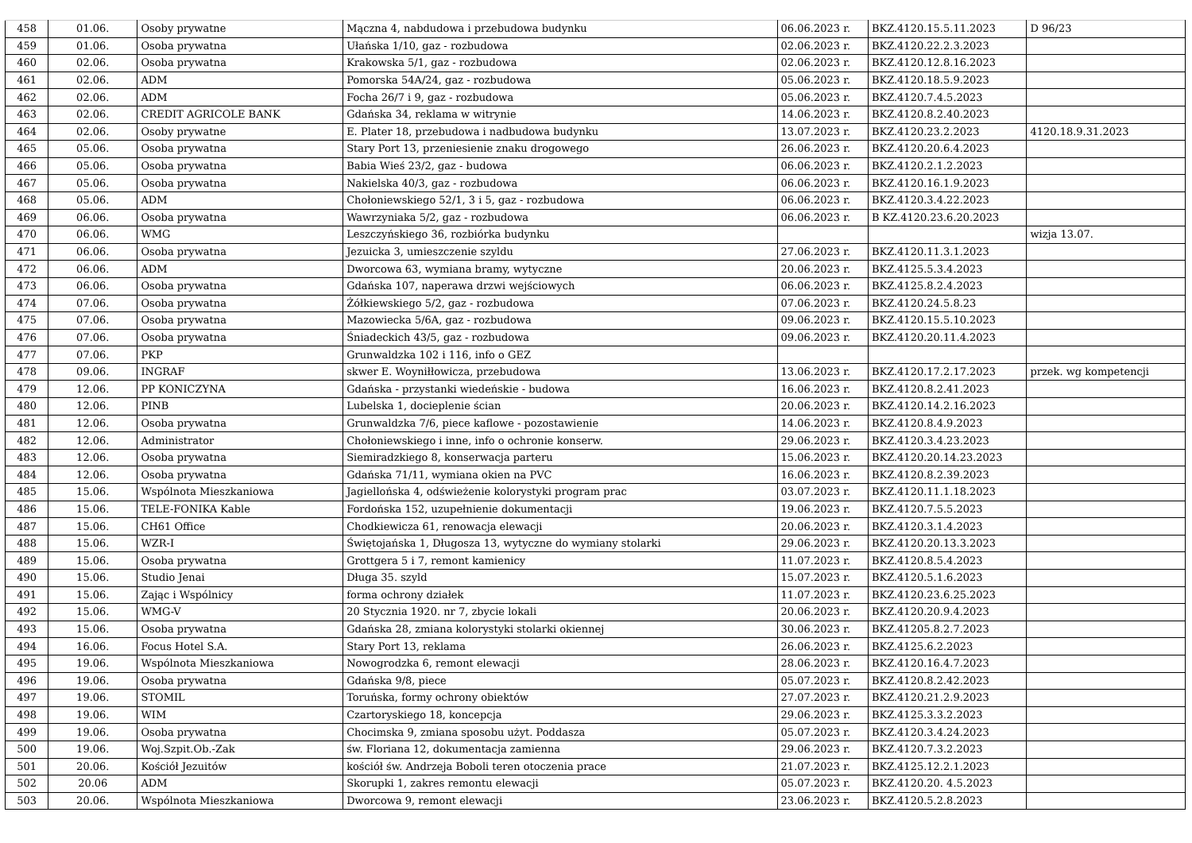| 458 | 01.06. | Osoby prywatne | Mączna 4, nabdudowa i przebudowa budynku | 06.06.2023 r. | BKZ.4120.15.5.11.2023 | D 96/23 |
| 459 | 01.06. | Osoba prywatna | Ułańska 1/10, gaz - rozbudowa | 02.06.2023 r. | BKZ.4120.22.2.3.2023 | |
| 460 | 02.06. | Osoba prywatna | Krakowska 5/1, gaz - rozbudowa | 02.06.2023 r. | BKZ.4120.12.8.16.2023 | |
| 461 | 02.06. | ADM | Pomorska 54A/24, gaz - rozbudowa | 05.06.2023 r. | BKZ.4120.18.5.9.2023 | |
| 462 | 02.06. | ADM | Focha 26/7 i 9, gaz - rozbudowa | 05.06.2023 r. | BKZ.4120.7.4.5.2023 | |
| 463 | 02.06. | CREDIT AGRICOLE BANK | Gdańska 34, reklama w witrynie | 14.06.2023 r. | BKZ.4120.8.2.40.2023 | |
| 464 | 02.06. | Osoby prywatne | E. Plater 18, przebudowa i nadbudowa budynku | 13.07.2023 r. | BKZ.4120.23.2.2023 | 4120.18.9.31.2023 |
| 465 | 05.06. | Osoba prywatna | Stary Port 13, przeniesienie znaku drogowego | 26.06.2023 r. | BKZ.4120.20.6.4.2023 | |
| 466 | 05.06. | Osoba prywatna | Babia Wieś 23/2, gaz - budowa | 06.06.2023 r. | BKZ.4120.2.1.2.2023 | |
| 467 | 05.06. | Osoba prywatna | Nakielska 40/3, gaz - rozbudowa | 06.06.2023 r. | BKZ.4120.16.1.9.2023 | |
| 468 | 05.06. | ADM | Chołoniewskiego 52/1, 3 i 5, gaz - rozbudowa | 06.06.2023 r. | BKZ.4120.3.4.22.2023 | |
| 469 | 06.06. | Osoba prywatna | Wawrzyniaka 5/2, gaz - rozbudowa | 06.06.2023 r. | B KZ.4120.23.6.20.2023 | |
| 470 | 06.06. | WMG | Leszczyńskiego 36, rozbiórka budynku | | | wizja 13.07. |
| 471 | 06.06. | Osoba prywatna | Jezuicka 3, umieszczenie szyldu | 27.06.2023 r. | BKZ.4120.11.3.1.2023 | |
| 472 | 06.06. | ADM | Dworcowa 63, wymiana bramy, wytyczne | 20.06.2023 r. | BKZ.4125.5.3.4.2023 | |
| 473 | 06.06. | Osoba prywatna | Gdańska 107, naperawa drzwi wejściowych | 06.06.2023 r. | BKZ.4125.8.2.4.2023 | |
| 474 | 07.06. | Osoba prywatna | Żółkiewskiego 5/2, gaz - rozbudowa | 07.06.2023 r. | BKZ.4120.24.5.8.23 | |
| 475 | 07.06. | Osoba prywatna | Mazowiecka 5/6A, gaz - rozbudowa | 09.06.2023 r. | BKZ.4120.15.5.10.2023 | |
| 476 | 07.06. | Osoba prywatna | Śniadeckich 43/5, gaz - rozbudowa | 09.06.2023 r. | BKZ.4120.20.11.4.2023 | |
| 477 | 07.06. | PKP | Grunwaldzka 102 i 116, info o GEZ | | | |
| 478 | 09.06. | INGRAF | skwer E. Woyniłłowicza, przebudowa | 13.06.2023 r. | BKZ.4120.17.2.17.2023 | przek. wg kompetencji |
| 479 | 12.06. | PP KONICZYNA | Gdańska - przystanki wiedeńskie - budowa | 16.06.2023 r. | BKZ.4120.8.2.41.2023 | |
| 480 | 12.06. | PINB | Lubelska 1, docieplenie ścian | 20.06.2023 r. | BKZ.4120.14.2.16.2023 | |
| 481 | 12.06. | Osoba prywatna | Grunwaldzka 7/6, piece kaflowe - pozostawienie | 14.06.2023 r. | BKZ.4120.8.4.9.2023 | |
| 482 | 12.06. | Administrator | Chołoniewskiego i inne, info o ochronie konserw. | 29.06.2023 r. | BKZ.4120.3.4.23.2023 | |
| 483 | 12.06. | Osoba prywatna | Siemiradzkiego 8, konserwacja parteru | 15.06.2023 r. | BKZ.4120.20.14.23.2023 | |
| 484 | 12.06. | Osoba prywatna | Gdańska 71/11, wymiana okien na PVC | 16.06.2023 r. | BKZ.4120.8.2.39.2023 | |
| 485 | 15.06. | Wspólnota Mieszkaniowa | Jagiellońska 4, odświeżenie kolorystyki program prac | 03.07.2023 r. | BKZ.4120.11.1.18.2023 | |
| 486 | 15.06. | TELE-FONIKA Kable | Fordońska 152, uzupełnienie dokumentacji | 19.06.2023 r. | BKZ.4120.7.5.5.2023 | |
| 487 | 15.06. | CH61 Office | Chodkiewicza 61, renowacja elewacji | 20.06.2023 r. | BKZ.4120.3.1.4.2023 | |
| 488 | 15.06. | WZR-I | Świętojańska 1, Długosza 13, wytyczne do wymiany stolarki | 29.06.2023 r. | BKZ.4120.20.13.3.2023 | |
| 489 | 15.06. | Osoba prywatna | Grottgera 5 i 7, remont kamienicy | 11.07.2023 r. | BKZ.4120.8.5.4.2023 | |
| 490 | 15.06. | Studio Jenai | Długa 35. szyld | 15.07.2023 r. | BKZ.4120.5.1.6.2023 | |
| 491 | 15.06. | Zając i Wspólnicy | forma ochrony działek | 11.07.2023 r. | BKZ.4120.23.6.25.2023 | |
| 492 | 15.06. | WMG-V | 20 Stycznia 1920. nr 7, zbycie lokali | 20.06.2023 r. | BKZ.4120.20.9.4.2023 | |
| 493 | 15.06. | Osoba prywatna | Gdańska 28, zmiana kolorystyki stolarki okiennej | 30.06.2023 r. | BKZ.41205.8.2.7.2023 | |
| 494 | 16.06. | Focus Hotel S.A. | Stary Port 13, reklama | 26.06.2023 r. | BKZ.4125.6.2.2023 | |
| 495 | 19.06. | Wspólnota Mieszkaniowa | Nowogrodzka 6, remont elewacji | 28.06.2023 r. | BKZ.4120.16.4.7.2023 | |
| 496 | 19.06. | Osoba prywatna | Gdańska 9/8, piece | 05.07.2023 r. | BKZ.4120.8.2.42.2023 | |
| 497 | 19.06. | STOMIL | Toruńska, formy ochrony obiektów | 27.07.2023 r. | BKZ.4120.21.2.9.2023 | |
| 498 | 19.06. | WIM | Czartoryskiego 18, koncepcja | 29.06.2023 r. | BKZ.4125.3.3.2.2023 | |
| 499 | 19.06. | Osoba prywatna | Chocimska 9, zmiana sposobu użyt. Poddasza | 05.07.2023 r. | BKZ.4120.3.4.24.2023 | |
| 500 | 19.06. | Woj.Szpit.Ob.-Zak | św. Floriana 12, dokumentacja zamienna | 29.06.2023 r. | BKZ.4120.7.3.2.2023 | |
| 501 | 20.06. | Kościół Jezuitów | kościół św. Andrzeja Boboli teren otoczenia prace | 21.07.2023 r. | BKZ.4125.12.2.1.2023 | |
| 502 | 20.06 | ADM | Skorupki 1, zakres remontu elewacji | 05.07.2023 r. | BKZ.4120.20. 4.5.2023 | |
| 503 | 20.06. | Wspólnota Mieszkaniowa | Dworcowa 9, remont elewacji | 23.06.2023 r. | BKZ.4120.5.2.8.2023 | |